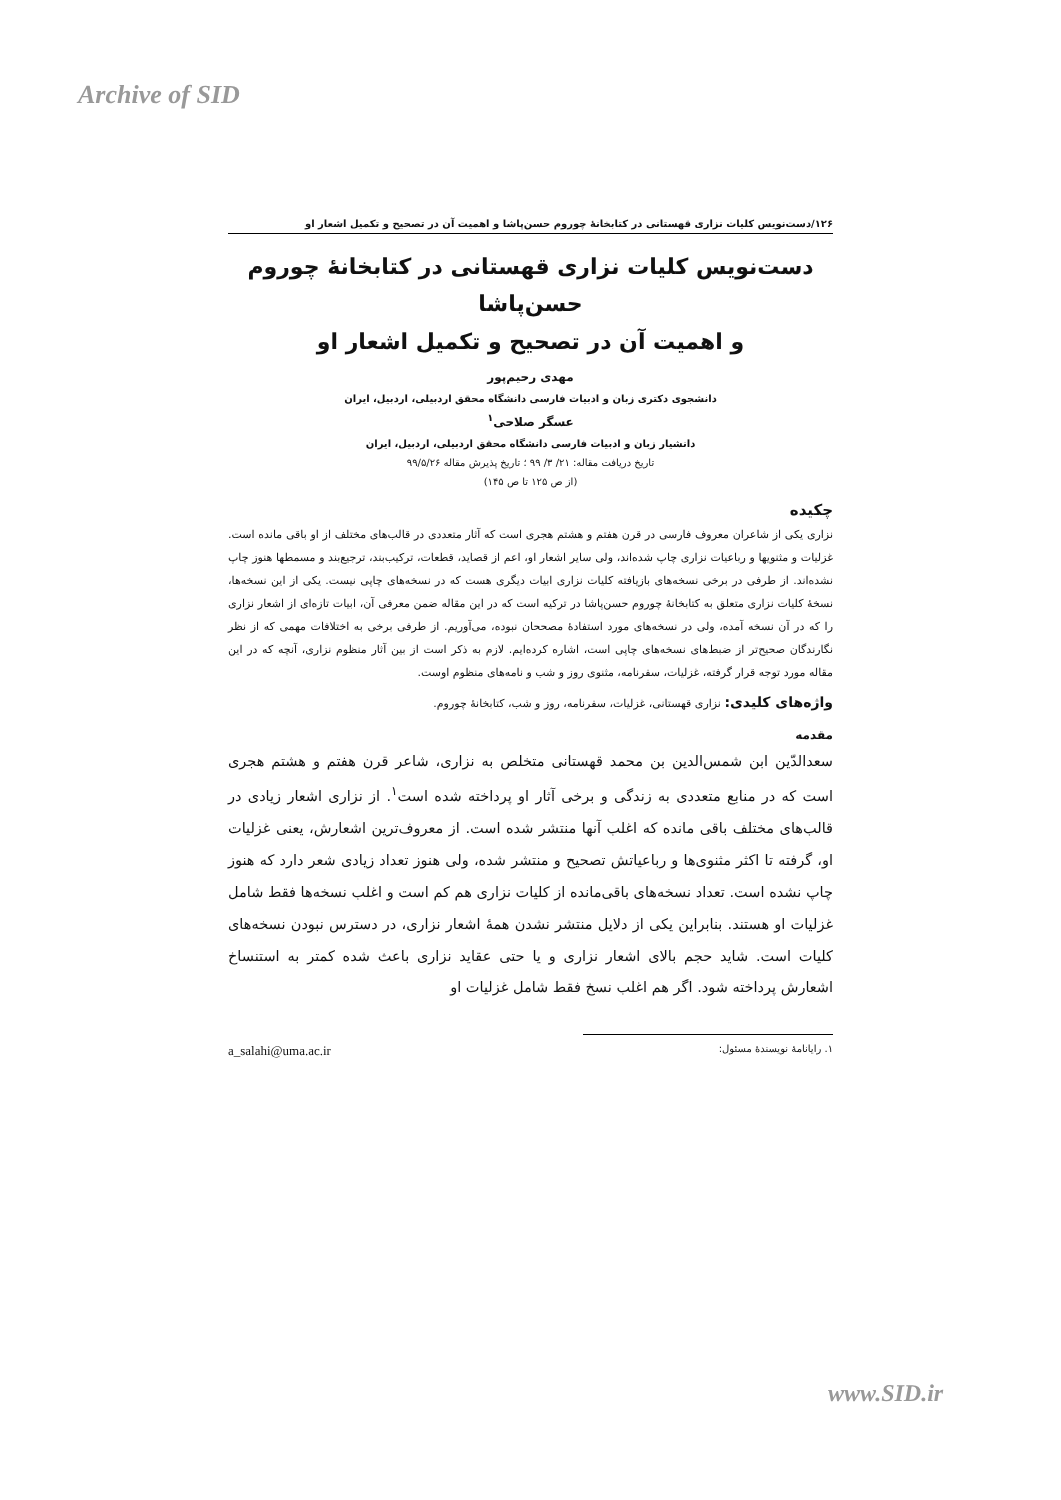Archive of SID
۱۲۶/دست‌نویس کلیات نزاری قهستانی در کتابخانۀ چوروم حسن‌پاشا و اهمیت آن در تصحیح و تکمیل اشعار او
دست‌نویس کلیات نزاری قهستانی در کتابخانۀ چوروم حسن‌پاشا
و اهمیت آن در تصحیح و تکمیل اشعار او
مهدی رحیم‌پور
دانشجوی دکتری زبان و ادبیات فارسی دانشگاه محقق اردبیلی، اردبیل، ایران
عسگر صلاحی<sup>۱</sup>
دانشیار زبان و ادبیات فارسی دانشگاه محقق اردبیلی، اردبیل، ایران
تاریخ دریافت مقاله: ۲۱/ ۳/ ۹۹ ؛ تاریخ پذیرش مقاله ۹۹/۵/۲۶
(از ص ۱۲۵ تا ص ۱۴۵)
چکیده
نزاری یکی از شاعران معروف فارسی در قرن هفتم و هشتم هجری است که آثار متعددی در قالب‌های مختلف از او باقی مانده است. غزلیات و مثنویها و رباعیات نزاری چاپ شده‌اند، ولی سایر اشعار او، اعم از قصاید، قطعات، ترکیب‌بند، ترجیع‌بند و مسمطها هنوز چاپ نشده‌اند. از طرفی در برخی نسخه‌های بازیافته کلیات نزاری ابیات دیگری هست که در نسخه‌های چاپی نیست. یکی از این نسخه‌ها، نسخۀ کلیات نزاری متعلق به کتابخانۀ چوروم حسن‌پاشا در ترکیه است که در این مقاله ضمن معرفی آن، ابیات تازه‌ای از اشعار نزاری را که در آن نسخه آمده، ولی در نسخه‌های مورد استفادۀ مصححان نبوده، می‌آوریم. از طرفی برخی به اختلافات مهمی که از نظر نگارندگان صحیح‌تر از ضبط‌های نسخه‌های چاپی است، اشاره کرده‌ایم. لازم به ذکر است از بین آثار منظوم نزاری، آنچه که در این مقاله مورد توجه قرار گرفته، غزلیات، سفرنامه، مثنوی روز و شب و نامه‌های منظوم اوست.
واژه‌های کلیدی: نزاری قهستانی، غزلیات، سفرنامه، روز و شب، کتابخانۀ چوروم.
مقدمه
سعدالدّین ابن شمس‌الدین بن محمد قهستانی متخلص به نزاری، شاعر قرن هفتم و هشتم هجری است که در منابع متعددی به زندگی و برخی آثار او پرداخته شده است<sup>۱</sup>. از نزاری اشعار زیادی در قالب‌های مختلف باقی مانده که اغلب آنها منتشر شده است. از معروف‌ترین اشعارش، یعنی غزلیات او، گرفته تا اکثر مثنوی‌ها و رباعیاتش تصحیح و منتشر شده، ولی هنوز تعداد زیادی شعر دارد که هنوز چاپ نشده است. تعداد نسخه‌های باقی‌مانده از کلیات نزاری هم کم است و اغلب نسخه‌ها فقط شامل غزلیات او هستند. بنابراین یکی از دلایل منتشر نشدن همۀ اشعار نزاری، در دسترس نبودن نسخه‌های کلیات است. شاید حجم بالای اشعار نزاری و یا حتی عقاید نزاری باعث شده کمتر به استنساخ اشعارش پرداخته شود. اگر هم اغلب نسخ فقط شامل غزلیات او
۱. رایانامۀ نویسندۀ مسئول: a_salahi@uma.ac.ir
www.SID.ir